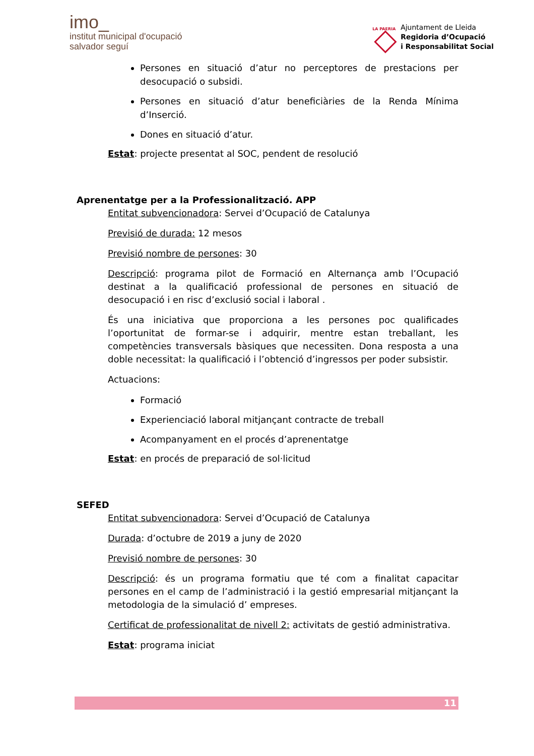imo_
institut municipal d'ocupació
salvador seguí
LA PAERIA
Ajuntament de Lleida
Regidoria d’Ocupació
i Responsabilitat Social
Persones en situació d’atur no perceptores de prestacions per desocupació o subsidi.
Persones en situació d’atur beneficiàries de la Renda Mínima d’Inserció.
Dones en situació d’atur.
Estat: projecte presentat al SOC, pendent de resolució
Aprenentatge per a la Professionalització. APP
Entitat subvencionadora: Servei d’Ocupació de Catalunya
Previsió de durada: 12 mesos
Previsió nombre de persones: 30
Descripció: programa pilot de Formació en Alternança amb l’Ocupació destinat a la qualificació professional de persones en situació de desocupació i en risc d’exclusió social i laboral .
És una iniciativa que proporciona a les persones poc qualificades l’oportunitat de formar-se i adquirir, mentre estan treballant, les competències transversals bàsiques que necessiten. Dona resposta a una doble necessitat: la qualificació i l’obtenció d’ingressos per poder subsistir.
Actuacions:
Formació
Experienciació laboral mitjançant contracte de treball
Acompanyament en el procés d’aprenentatge
Estat: en procés de preparació de sol·licitud
SEFED
Entitat subvencionadora: Servei d’Ocupació de Catalunya
Durada: d’octubre de 2019 a juny de 2020
Previsió nombre de persones: 30
Descripció: és un programa formatiu que té com a finalitat capacitar persones en el camp de l’administració i la gestió empresarial mitjançant la metodologia de la simulació d’ empreses.
Certificat de professionalitat de nivell 2: activitats de gestió administrativa.
Estat: programa iniciat
11